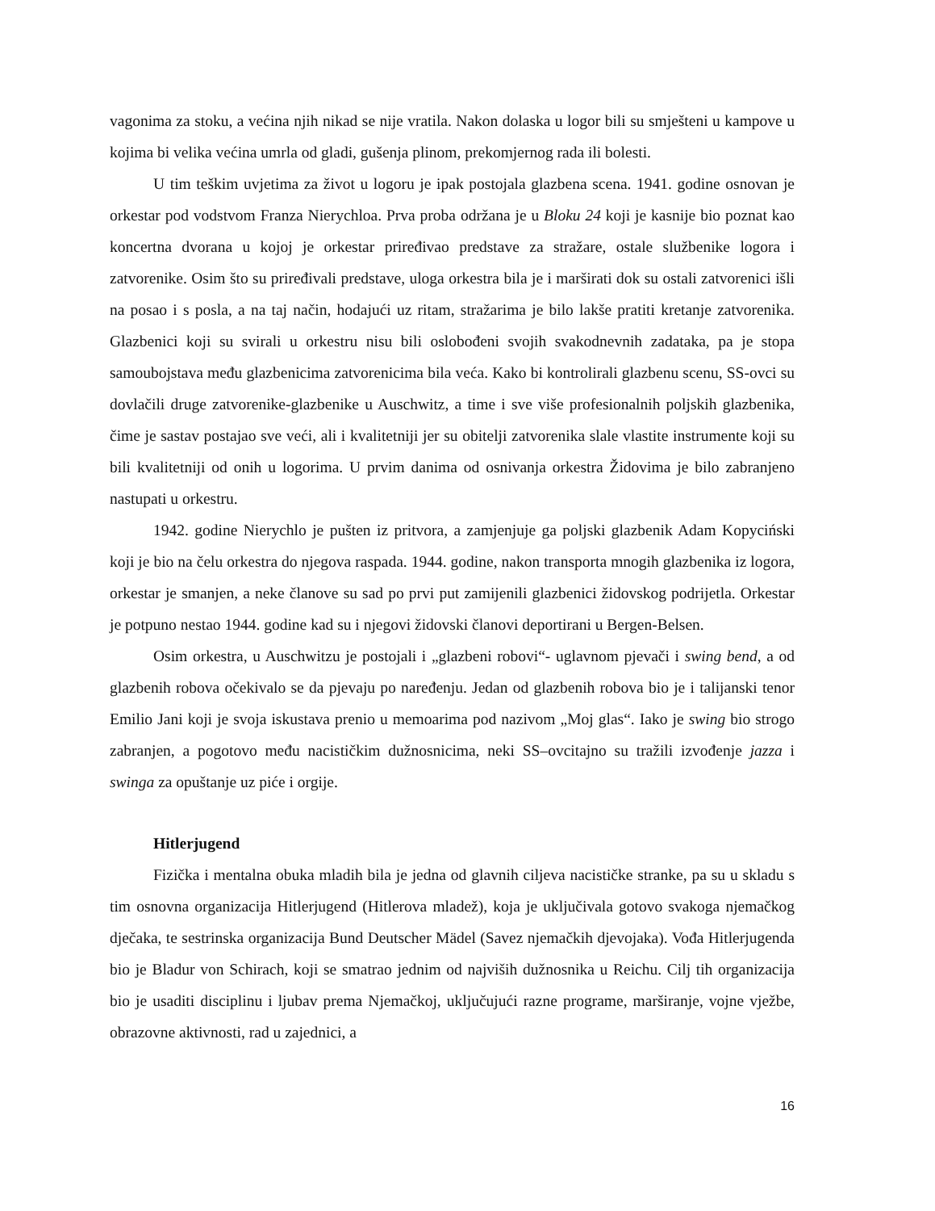vagonima za stoku, a većina njih nikad se nije vratila. Nakon dolaska u logor bili su smješteni u kampove u kojima bi velika većina umrla od gladi, gušenja plinom, prekomjernog rada ili bolesti.
U tim teškim uvjetima za život u logoru je ipak postojala glazbena scena. 1941. godine osnovan je orkestar pod vodstvom Franza Nierychloa. Prva proba održana je u Bloku 24 koji je kasnije bio poznat kao koncertna dvorana u kojoj je orkestar priređivao predstave za stražare, ostale službenike logora i zatvorenike. Osim što su priređivali predstave, uloga orkestra bila je i marširati dok su ostali zatvorenici išli na posao i s posla, a na taj način, hodajući uz ritam, stražarima je bilo lakše pratiti kretanje zatvorenika. Glazbenici koji su svirali u orkestru nisu bili oslobođeni svojih svakodnevnih zadataka, pa je stopa samoubojstava među glazbenicima zatvorenicima bila veća. Kako bi kontrolirali glazbenu scenu, SS-ovci su dovlačili druge zatvorenike-glazbenike u Auschwitz, a time i sve više profesionalnih poljskih glazbenika, čime je sastav postajao sve veći, ali i kvalitetniji jer su obitelji zatvorenika slale vlastite instrumente koji su bili kvalitetniji od onih u logorima. U prvim danima od osnivanja orkestra Židovima je bilo zabranjeno nastupati u orkestru.
1942. godine Nierychlo je pušten iz pritvora, a zamjenjuje ga poljski glazbenik Adam Kopyciński koji je bio na čelu orkestra do njegova raspada. 1944. godine, nakon transporta mnogih glazbenika iz logora, orkestar je smanjen, a neke članove su sad po prvi put zamijenili glazbenici židovskog podrijetla. Orkestar je potpuno nestao 1944. godine kad su i njegovi židovski članovi deportirani u Bergen-Belsen.
Osim orkestra, u Auschwitzu je postojali i „glazbeni robovi“- uglavnom pjevači i swing bend, a od glazbenih robova očekivalo se da pjevaju po naređenju. Jedan od glazbenih robova bio je i talijanski tenor Emilio Jani koji je svoja iskustava prenio u memoarima pod nazivom „Moj glas“. Iako je swing bio strogo zabranjen, a pogotovo među nacističkim dužnosnicima, neki SS–ovcitajno su tražili izvođenje jazza i swinga za opuštanje uz piće i orgije.
Hitlerjugend
Fizička i mentalna obuka mladih bila je jedna od glavnih ciljeva nacističke stranke, pa su u skladu s tim osnovna organizacija Hitlerjugend (Hitlerova mladež), koja je uključivala gotovo svakoga njemačkog dječaka, te sestrinska organizacija Bund Deutscher Mädel (Savez njemačkih djevojaka). Vođa Hitlerjugenda bio je Bladur von Schirach, koji se smatrao jednim od najviših dužnosnika u Reichu. Cilj tih organizacija bio je usaditi disciplinu i ljubav prema Njemačkoj, uključujući razne programe, marširanje, vojne vježbe, obrazovne aktivnosti, rad u zajednici, a
16